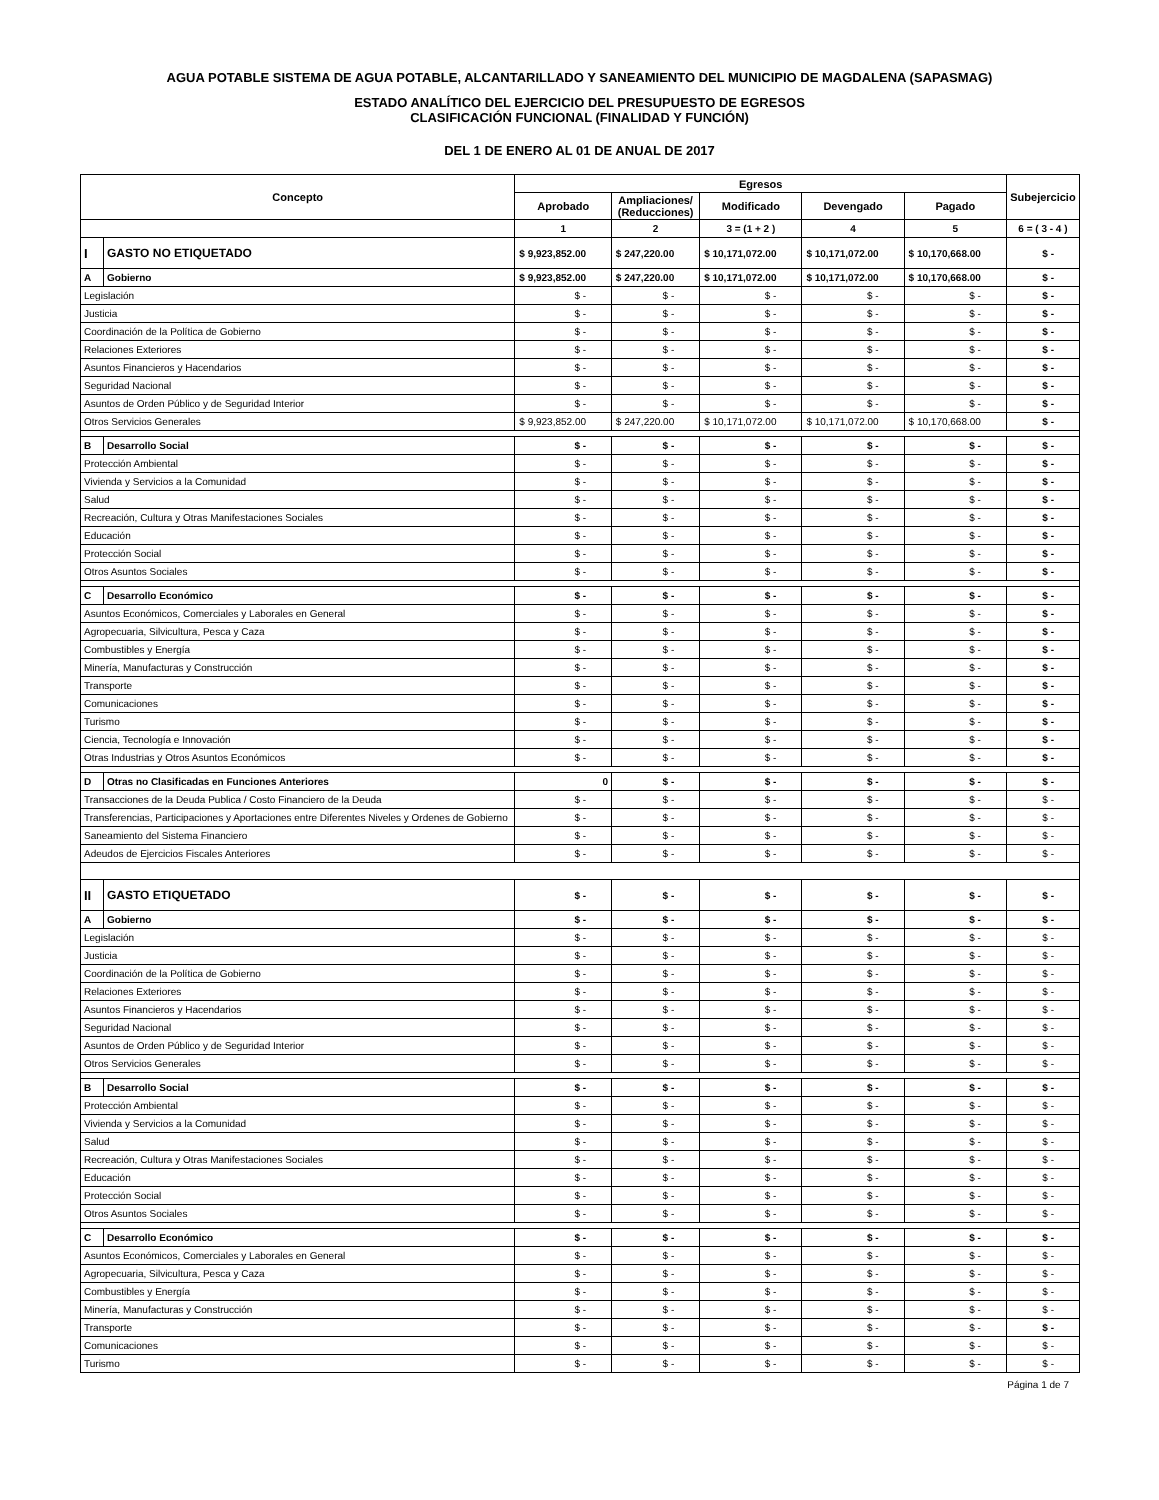AGUA POTABLE SISTEMA DE AGUA POTABLE, ALCANTARILLADO Y SANEAMIENTO DEL MUNICIPIO DE MAGDALENA (SAPASMAG)
ESTADO ANALÍTICO DEL EJERCICIO DEL PRESUPUESTO DE EGRESOS
CLASIFICACIÓN FUNCIONAL (FINALIDAD Y FUNCIÓN)
DEL 1 DE ENERO AL 01 DE ANUAL DE 2017
| Concepto | | Egresos | | | | | Subejercicio |
| --- | --- | --- | --- | --- | --- | --- | --- |
| | | Aprobado | Ampliaciones/ (Reducciones) | Modificado | Devengado | Pagado | |
| | | 1 | 2 | 3 = (1 + 2 ) | 4 | 5 | 6 = ( 3 - 4 ) |
| I | GASTO NO ETIQUETADO | $ 9,923,852.00 | $ 247,220.00 | $ 10,171,072.00 | $ 10,171,072.00 | $ 10,170,668.00 | $ - |
| A | Gobierno | $ 9,923,852.00 | $ 247,220.00 | $ 10,171,072.00 | $ 10,171,072.00 | $ 10,170,668.00 | $ - |
| Legislación | | $ - | $ - | $ - | $ - | $ - | $ - |
| Justicia | | $ - | $ - | $ - | $ - | $ - | $ - |
| Coordinación de la Política de Gobierno | | $ - | $ - | $ - | $ - | $ - | $ - |
| Relaciones Exteriores | | $ - | $ - | $ - | $ - | $ - | $ - |
| Asuntos Financieros y Hacendarios | | $ - | $ - | $ - | $ - | $ - | $ - |
| Seguridad Nacional | | $ - | $ - | $ - | $ - | $ - | $ - |
| Asuntos de Orden Público y de Seguridad Interior | | $ - | $ - | $ - | $ - | $ - | $ - |
| Otros Servicios Generales | | $ 9,923,852.00 | $ 247,220.00 | $ 10,171,072.00 | $ 10,171,072.00 | $ 10,170,668.00 | $ - |
| B | Desarrollo Social | $ - | $ - | $ - | $ - | $ - | $ - |
| Protección Ambiental | | $ - | $ - | $ - | $ - | $ - | $ - |
| Vivienda y Servicios a la Comunidad | | $ - | $ - | $ - | $ - | $ - | $ - |
| Salud | | $ - | $ - | $ - | $ - | $ - | $ - |
| Recreación, Cultura y Otras Manifestaciones Sociales | | $ - | $ - | $ - | $ - | $ - | $ - |
| Educación | | $ - | $ - | $ - | $ - | $ - | $ - |
| Protección Social | | $ - | $ - | $ - | $ - | $ - | $ - |
| Otros Asuntos Sociales | | $ - | $ - | $ - | $ - | $ - | $ - |
| C | Desarrollo Económico | $ - | $ - | $ - | $ - | $ - | $ - |
| Asuntos Económicos, Comerciales y Laborales en General | | $ - | $ - | $ - | $ - | $ - | $ - |
| Agropecuaria, Silvicultura, Pesca y Caza | | $ - | $ - | $ - | $ - | $ - | $ - |
| Combustibles y Energía | | $ - | $ - | $ - | $ - | $ - | $ - |
| Minería, Manufacturas y Construcción | | $ - | $ - | $ - | $ - | $ - | $ - |
| Transporte | | $ - | $ - | $ - | $ - | $ - | $ - |
| Comunicaciones | | $ - | $ - | $ - | $ - | $ - | $ - |
| Turismo | | $ - | $ - | $ - | $ - | $ - | $ - |
| Ciencia, Tecnología e Innovación | | $ - | $ - | $ - | $ - | $ - | $ - |
| Otras Industrias y Otros Asuntos Económicos | | $ - | $ - | $ - | $ - | $ - | $ - |
| D | Otras no Clasificadas en Funciones Anteriores | 0 | $ - | $ - | $ - | $ - | $ - |
| Transacciones de la Deuda Publica / Costo Financiero de la Deuda | | $ - | $ - | $ - | $ - | $ - | $ - |
| Transferencias, Participaciones y Aportaciones entre Diferentes Niveles y Ordenes de Gobierno | | $ - | $ - | $ - | $ - | $ - | $ - |
| Saneamiento del Sistema Financiero | | $ - | $ - | $ - | $ - | $ - | $ - |
| Adeudos de Ejercicios Fiscales Anteriores | | $ - | $ - | $ - | $ - | $ - | $ - |
| II | GASTO ETIQUETADO | $ - | $ - | $ - | $ - | $ - | $ - |
| A | Gobierno | $ - | $ - | $ - | $ - | $ - | $ - |
| Legislación | | $ - | $ - | $ - | $ - | $ - | $ - |
| Justicia | | $ - | $ - | $ - | $ - | $ - | $ - |
| Coordinación de la Política de Gobierno | | $ - | $ - | $ - | $ - | $ - | $ - |
| Relaciones Exteriores | | $ - | $ - | $ - | $ - | $ - | $ - |
| Asuntos Financieros y Hacendarios | | $ - | $ - | $ - | $ - | $ - | $ - |
| Seguridad Nacional | | $ - | $ - | $ - | $ - | $ - | $ - |
| Asuntos de Orden Público y de Seguridad Interior | | $ - | $ - | $ - | $ - | $ - | $ - |
| Otros Servicios Generales | | $ - | $ - | $ - | $ - | $ - | $ - |
| B | Desarrollo Social | $ - | $ - | $ - | $ - | $ - | $ - |
| Protección Ambiental | | $ - | $ - | $ - | $ - | $ - | $ - |
| Vivienda y Servicios a la Comunidad | | $ - | $ - | $ - | $ - | $ - | $ - |
| Salud | | $ - | $ - | $ - | $ - | $ - | $ - |
| Recreación, Cultura y Otras Manifestaciones Sociales | | $ - | $ - | $ - | $ - | $ - | $ - |
| Educación | | $ - | $ - | $ - | $ - | $ - | $ - |
| Protección Social | | $ - | $ - | $ - | $ - | $ - | $ - |
| Otros Asuntos Sociales | | $ - | $ - | $ - | $ - | $ - | $ - |
| C | Desarrollo Económico | $ - | $ - | $ - | $ - | $ - | $ - |
| Asuntos Económicos, Comerciales y Laborales en General | | $ - | $ - | $ - | $ - | $ - | $ - |
| Agropecuaria, Silvicultura, Pesca y Caza | | $ - | $ - | $ - | $ - | $ - | $ - |
| Combustibles y Energía | | $ - | $ - | $ - | $ - | $ - | $ - |
| Minería, Manufacturas y Construcción | | $ - | $ - | $ - | $ - | $ - | $ - |
| Transporte | | $ - | $ - | $ - | $ - | $ - | $ - |
| Comunicaciones | | $ - | $ - | $ - | $ - | $ - | $ - |
| Turismo | | $ - | $ - | $ - | $ - | $ - | $ - |
Página 1 de 7